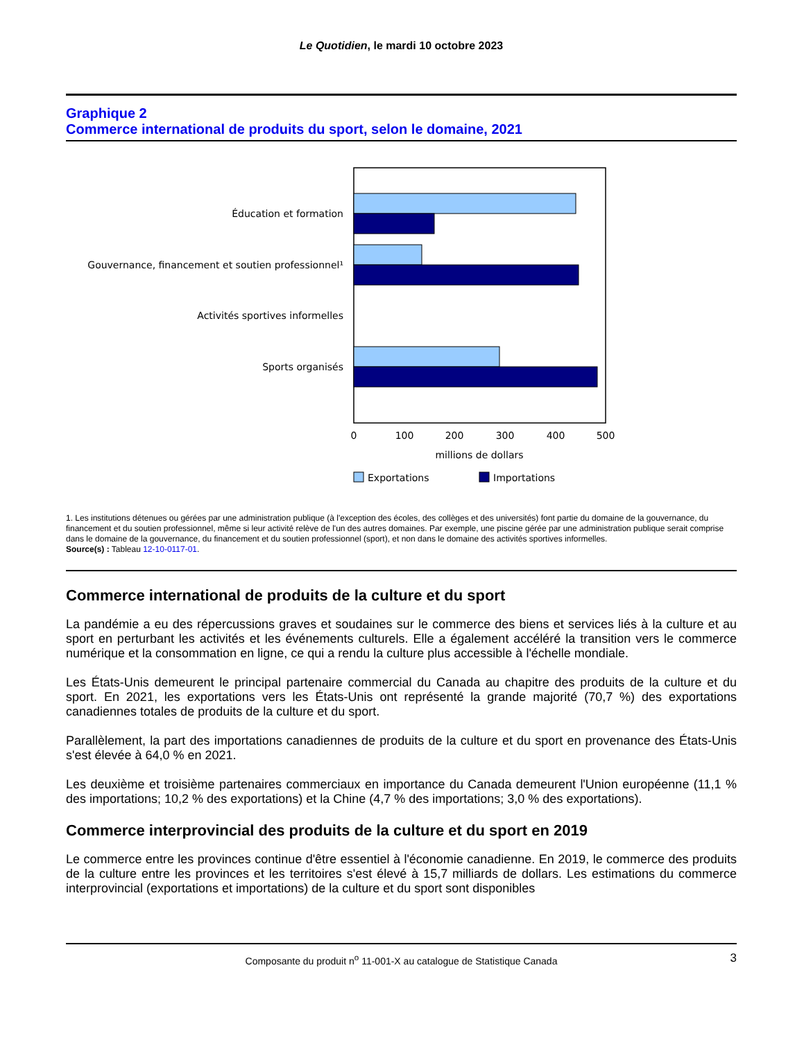Le Quotidien, le mardi 10 octobre 2023
Graphique 2
Commerce international de produits du sport, selon le domaine, 2021
Éducation et formation
Gouvernance, financement et soutien professionnel¹
Activités sportives informelles
Sports organisés
0
100
200
300
400
500
millions de dollars
Exportations
Importations
1. Les institutions détenues ou gérées par une administration publique (à l'exception des écoles, des collèges et des universités) font partie du domaine de la gouvernance, du financement et du soutien professionnel, même si leur activité relève de l'un des autres domaines. Par exemple, une piscine gérée par une administration publique serait comprise dans le domaine de la gouvernance, du financement et du soutien professionnel (sport), et non dans le domaine des activités sportives informelles.
Source(s) : Tableau 12-10-0117-01.
Commerce international de produits de la culture et du sport
La pandémie a eu des répercussions graves et soudaines sur le commerce des biens et services liés à la culture et au sport en perturbant les activités et les événements culturels. Elle a également accéléré la transition vers le commerce numérique et la consommation en ligne, ce qui a rendu la culture plus accessible à l'échelle mondiale.
Les États-Unis demeurent le principal partenaire commercial du Canada au chapitre des produits de la culture et du sport. En 2021, les exportations vers les États-Unis ont représenté la grande majorité (70,7 %) des exportations canadiennes totales de produits de la culture et du sport.
Parallèlement, la part des importations canadiennes de produits de la culture et du sport en provenance des États-Unis s'est élevée à 64,0 % en 2021.
Les deuxième et troisième partenaires commerciaux en importance du Canada demeurent l'Union européenne (11,1 % des importations; 10,2 % des exportations) et la Chine (4,7 % des importations; 3,0 % des exportations).
Commerce interprovincial des produits de la culture et du sport en 2019
Le commerce entre les provinces continue d'être essentiel à l'économie canadienne. En 2019, le commerce des produits de la culture entre les provinces et les territoires s'est élevé à 15,7 milliards de dollars. Les estimations du commerce interprovincial (exportations et importations) de la culture et du sport sont disponibles
Composante du produit n<sup>o</sup> 11-001-X au catalogue de Statistique Canada 3